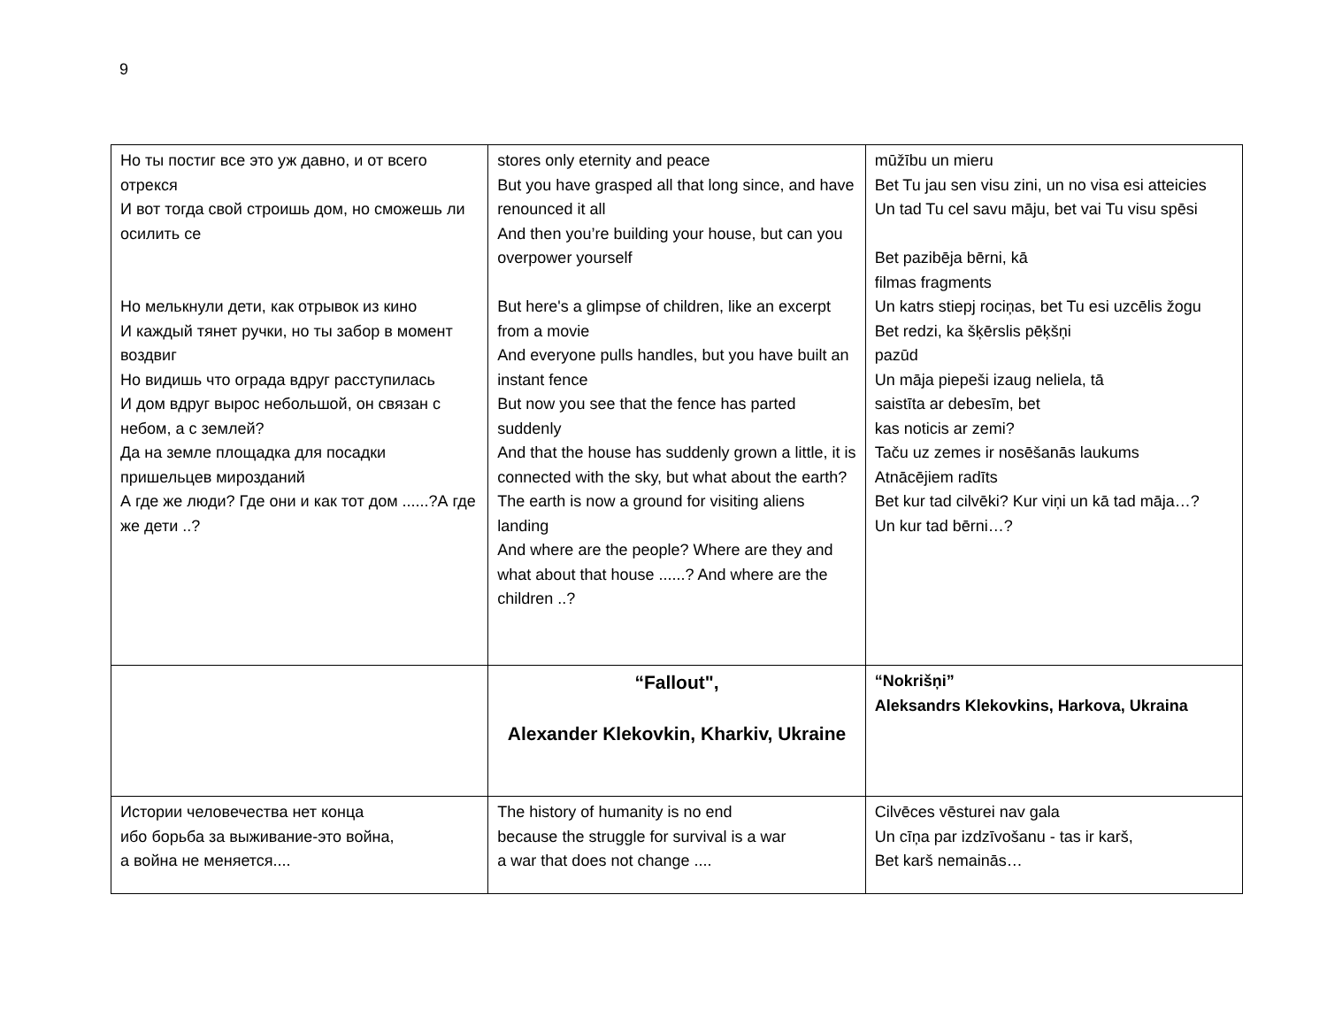9
| Но ты постиг все это уж давно, и от всего отрекся И вот тогда свой строишь дом, но сможешь ли осилить се Но мелькнули дети, как отрывок из кино И каждый тянет ручки, но ты забор в момент воздвиг Но видишь что ограда вдруг расступилась И дом вдруг вырос небольшой, он связан с небом, а с землей? Да на земле площадка для посадки пришельцев мирозданий А где же люди? Где они и как тот дом ......?А где же дети ..? | stores only eternity and peace But you have grasped all that long since, and have renounced it all And then you’re building your house, but can you overpower yourself But here's a glimpse of children, like an excerpt from a movie And everyone pulls handles, but you have built an instant fence But now you see that the fence has parted suddenly And that the house has suddenly grown a little, it is connected with the sky, but what about the earth? The earth is now a ground for visiting aliens landing And where are the people? Where are they and what about that house ......? And where are the children ..? | mūžību un mieru Bet Tu jau sen visu zini, un no visa esi atteicies Un tad Tu cel savu māju, bet vai Tu visu spēsi Bet pazibēja bērni, kā filmas fragments Un katrs stiepj rociņas, bet Tu esi uzcēlis žogu Bet redzi, ka šķērslis pēķšņi pazūd Un māja piepeši izaug neliela, tā saistīta ar debesīm, bet kas noticis ar zemi? Taču uz zemes ir nosēšanās laukums Atnācējiem radīts Bet kur tad cilvēki? Kur viņi un kā tad māja…? Un kur tad bērni…? |
| | “Fallout", Alexander Klekovkin, Kharkiv, Ukraine | “Nokrišņi” Aleksandrs Klekovkins, Harkova, Ukraina |
| Истории человечества нет конца ибо борьба за выживание-это война, а война не меняется.... | The history of humanity is no end because the struggle for survival is a war a war that does not change .... | Cilvēces vēsturei nav gala Un cīņa par izdzīvošanu - tas ir karš, Bet karš nemainās… |